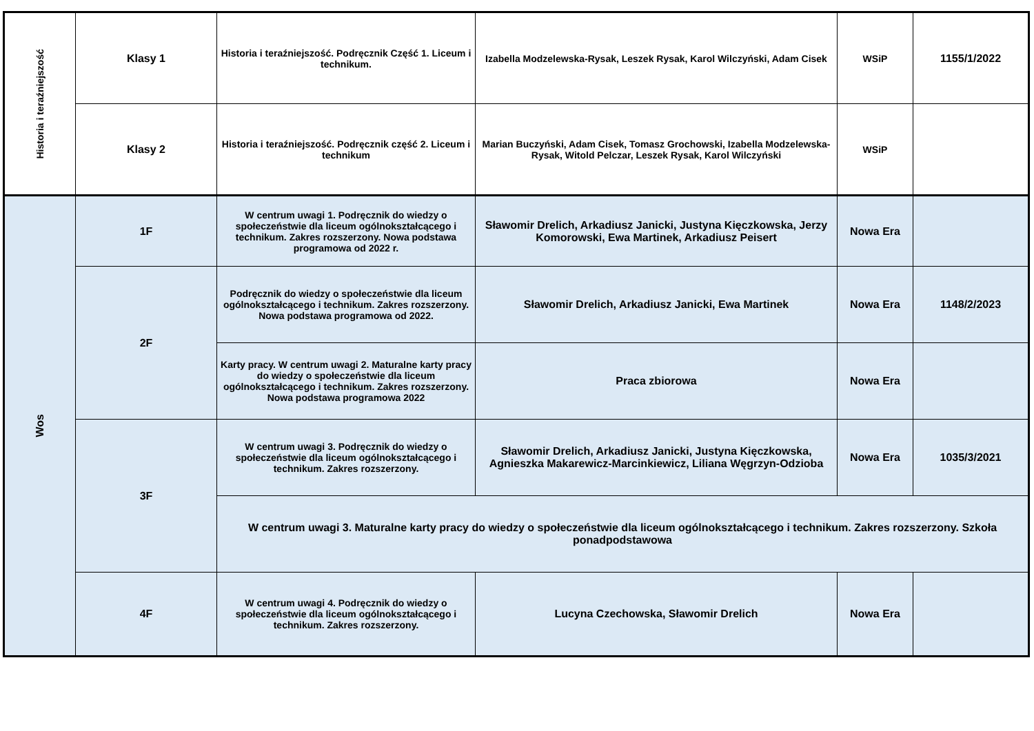| Historia i teraźniejszość | Klasy 1 | Historia i teraźniejszość. Podręcznik Część 1. Liceum i technikum. | Izabella Modzelewska-Rysak, Leszek Rysak, Karol Wilczyński, Adam Cisek | WSiP | 1155/1/2022 |
| | Klasy 2 | Historia i teraźniejszość. Podręcznik część 2. Liceum i technikum | Marian Buczyński, Adam Cisek, Tomasz Grochowski, Izabella Modzelewska-Rysak, Witold Pelczar, Leszek Rysak, Karol Wilczyński | WSiP | |
| Wos | 1F | W centrum uwagi 1. Podręcznik do wiedzy o społeczeństwie dla liceum ogólnokształcącego i technikum. Zakres rozszerzony. Nowa podstawa programowa od 2022 r. | Sławomir Drelich, Arkadiusz Janicki, Justyna Kięczkowska, Jerzy Komorowski, Ewa Martinek, Arkadiusz Peisert | Nowa Era | |
| | 2F | Podręcznik do wiedzy o społeczeństwie dla liceum ogólnokształcącego i technikum. Zakres rozszerzony. Nowa podstawa programowa od 2022. | Sławomir Drelich, Arkadiusz Janicki, Ewa Martinek | Nowa Era | 1148/2/2023 |
| | | Karty pracy. W centrum uwagi 2. Maturalne karty pracy do wiedzy o społeczeństwie dla liceum ogólnokształcącego i technikum. Zakres rozszerzony. Nowa podstawa programowa 2022 | Praca zbiorowa | Nowa Era | |
| | 3F | W centrum uwagi 3. Podręcznik do wiedzy o społeczeństwie dla liceum ogólnokształcącego i technikum. Zakres rozszerzony. | Sławomir Drelich, Arkadiusz Janicki, Justyna Kięczkowska, Agnieszka Makarewicz-Marcinkiewicz, Liliana Węgrzyn-Odzioba | Nowa Era | 1035/3/2021 |
| | | W centrum uwagi 3. Maturalne karty pracy do wiedzy o społeczeństwie dla liceum ogólnokształcącego i technikum. Zakres rozszerzony. Szkoła ponadpodstawowa | | | |
| | 4F | W centrum uwagi 4. Podręcznik do wiedzy o społeczeństwie dla liceum ogólnokształcącego i technikum. Zakres rozszerzony. | Lucyna Czechowska, Sławomir Drelich | Nowa Era | |